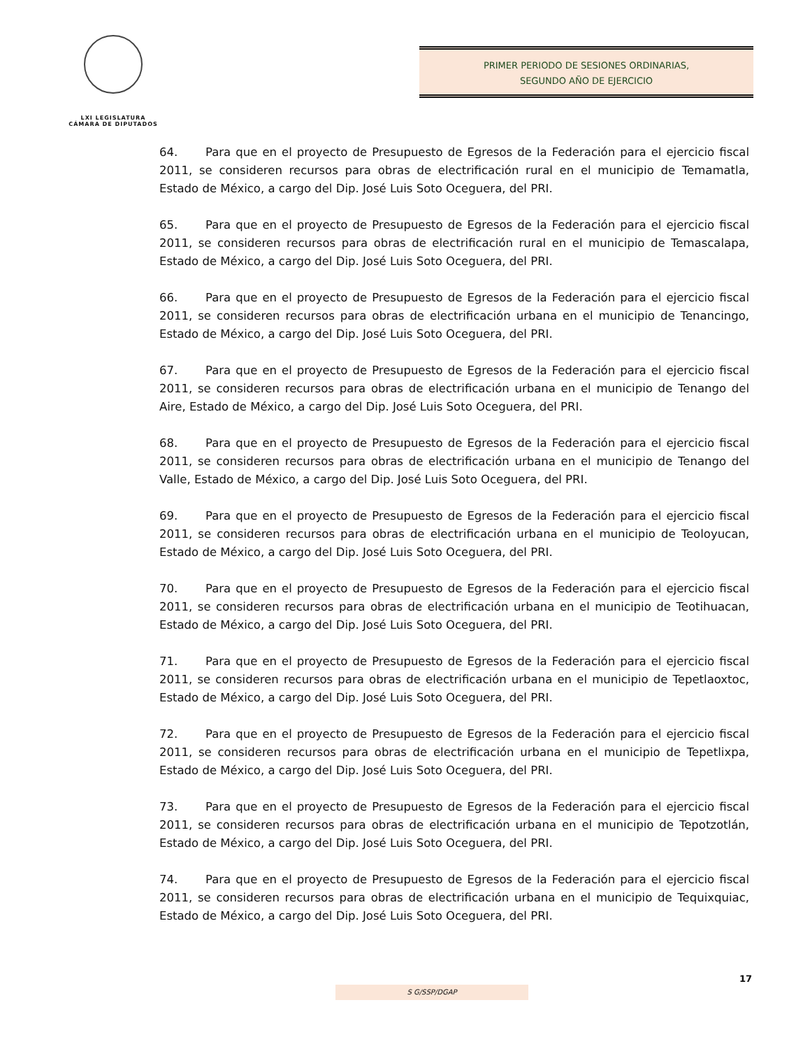LXI LEGISLATURA
CÁMARA DE DIPUTADOS
PRIMER PERIODO DE SESIONES ORDINARIAS,
SEGUNDO AÑO DE EJERCICIO
64. Para que en el proyecto de Presupuesto de Egresos de la Federación para el ejercicio fiscal 2011, se consideren recursos para obras de electrificación rural en el municipio de Temamatla, Estado de México, a cargo del Dip. José Luis Soto Oceguera, del PRI.
65. Para que en el proyecto de Presupuesto de Egresos de la Federación para el ejercicio fiscal 2011, se consideren recursos para obras de electrificación rural en el municipio de Temascalapa, Estado de México, a cargo del Dip. José Luis Soto Oceguera, del PRI.
66. Para que en el proyecto de Presupuesto de Egresos de la Federación para el ejercicio fiscal 2011, se consideren recursos para obras de electrificación urbana en el municipio de Tenancingo, Estado de México, a cargo del Dip. José Luis Soto Oceguera, del PRI.
67. Para que en el proyecto de Presupuesto de Egresos de la Federación para el ejercicio fiscal 2011, se consideren recursos para obras de electrificación urbana en el municipio de Tenango del Aire, Estado de México, a cargo del Dip. José Luis Soto Oceguera, del PRI.
68. Para que en el proyecto de Presupuesto de Egresos de la Federación para el ejercicio fiscal 2011, se consideren recursos para obras de electrificación urbana en el municipio de Tenango del Valle, Estado de México, a cargo del Dip. José Luis Soto Oceguera, del PRI.
69. Para que en el proyecto de Presupuesto de Egresos de la Federación para el ejercicio fiscal 2011, se consideren recursos para obras de electrificación urbana en el municipio de Teoloyucan, Estado de México, a cargo del Dip. José Luis Soto Oceguera, del PRI.
70. Para que en el proyecto de Presupuesto de Egresos de la Federación para el ejercicio fiscal 2011, se consideren recursos para obras de electrificación urbana en el municipio de Teotihuacan, Estado de México, a cargo del Dip. José Luis Soto Oceguera, del PRI.
71. Para que en el proyecto de Presupuesto de Egresos de la Federación para el ejercicio fiscal 2011, se consideren recursos para obras de electrificación urbana en el municipio de Tepetlaoxtoc, Estado de México, a cargo del Dip. José Luis Soto Oceguera, del PRI.
72. Para que en el proyecto de Presupuesto de Egresos de la Federación para el ejercicio fiscal 2011, se consideren recursos para obras de electrificación urbana en el municipio de Tepetlixpa, Estado de México, a cargo del Dip. José Luis Soto Oceguera, del PRI.
73. Para que en el proyecto de Presupuesto de Egresos de la Federación para el ejercicio fiscal 2011, se consideren recursos para obras de electrificación urbana en el municipio de Tepotzotlán, Estado de México, a cargo del Dip. José Luis Soto Oceguera, del PRI.
74. Para que en el proyecto de Presupuesto de Egresos de la Federación para el ejercicio fiscal 2011, se consideren recursos para obras de electrificación urbana en el municipio de Tequixquiac, Estado de México, a cargo del Dip. José Luis Soto Oceguera, del PRI.
17
S G/SSP/DGAP